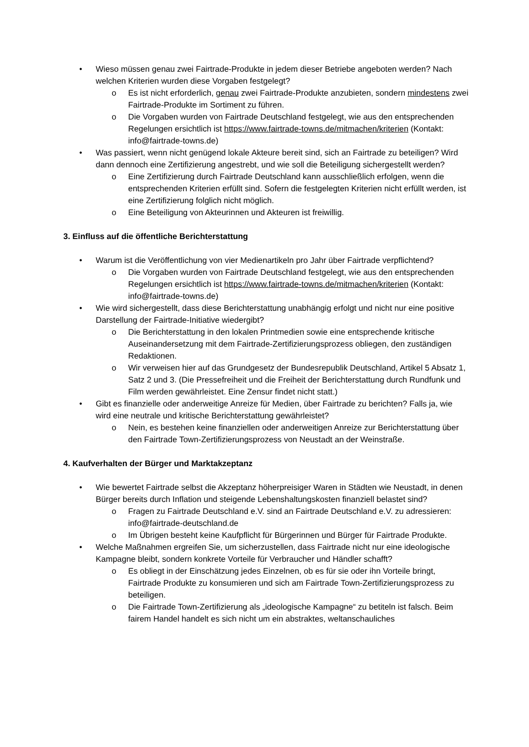• Wieso müssen genau zwei Fairtrade-Produkte in jedem dieser Betriebe angeboten werden? Nach welchen Kriterien wurden diese Vorgaben festgelegt?
o Es ist nicht erforderlich, genau zwei Fairtrade-Produkte anzubieten, sondern mindestens zwei Fairtrade-Produkte im Sortiment zu führen.
o Die Vorgaben wurden von Fairtrade Deutschland festgelegt, wie aus den entsprechenden Regelungen ersichtlich ist https://www.fairtrade-towns.de/mitmachen/kriterien (Kontakt: info@fairtrade-towns.de)
• Was passiert, wenn nicht genügend lokale Akteure bereit sind, sich an Fairtrade zu beteiligen? Wird dann dennoch eine Zertifizierung angestrebt, und wie soll die Beteiligung sichergestellt werden?
o Eine Zertifizierung durch Fairtrade Deutschland kann ausschließlich erfolgen, wenn die entsprechenden Kriterien erfüllt sind. Sofern die festgelegten Kriterien nicht erfüllt werden, ist eine Zertifizierung folglich nicht möglich.
o Eine Beteiligung von Akteurinnen und Akteuren ist freiwillig.
3. Einfluss auf die öffentliche Berichterstattung
• Warum ist die Veröffentlichung von vier Medienartikeln pro Jahr über Fairtrade verpflichtend?
o Die Vorgaben wurden von Fairtrade Deutschland festgelegt, wie aus den entsprechenden Regelungen ersichtlich ist https://www.fairtrade-towns.de/mitmachen/kriterien (Kontakt: info@fairtrade-towns.de)
• Wie wird sichergestellt, dass diese Berichterstattung unabhängig erfolgt und nicht nur eine positive Darstellung der Fairtrade-Initiative wiedergibt?
o Die Berichterstattung in den lokalen Printmedien sowie eine entsprechende kritische Auseinandersetzung mit dem Fairtrade-Zertifizierungsprozess obliegen, den zuständigen Redaktionen.
o Wir verweisen hier auf das Grundgesetz der Bundesrepublik Deutschland, Artikel 5 Absatz 1, Satz 2 und 3. (Die Pressefreiheit und die Freiheit der Berichterstattung durch Rundfunk und Film werden gewährleistet. Eine Zensur findet nicht statt.)
• Gibt es finanzielle oder anderweitige Anreize für Medien, über Fairtrade zu berichten? Falls ja, wie wird eine neutrale und kritische Berichterstattung gewährleistet?
o Nein, es bestehen keine finanziellen oder anderweitigen Anreize zur Berichterstattung über den Fairtrade Town-Zertifizierungsprozess von Neustadt an der Weinstraße.
4. Kaufverhalten der Bürger und Marktakzeptanz
• Wie bewertet Fairtrade selbst die Akzeptanz höherpreisiger Waren in Städten wie Neustadt, in denen Bürger bereits durch Inflation und steigende Lebenshaltungskosten finanziell belastet sind?
o Fragen zu Fairtrade Deutschland e.V. sind an Fairtrade Deutschland e.V. zu adressieren: info@fairtrade-deutschland.de
o Im Übrigen besteht keine Kaufpflicht für Bürgerinnen und Bürger für Fairtrade Produkte.
• Welche Maßnahmen ergreifen Sie, um sicherzustellen, dass Fairtrade nicht nur eine ideologische Kampagne bleibt, sondern konkrete Vorteile für Verbraucher und Händler schafft?
o Es obliegt in der Einschätzung jedes Einzelnen, ob es für sie oder ihn Vorteile bringt, Fairtrade Produkte zu konsumieren und sich am Fairtrade Town-Zertifizierungsprozess zu beteiligen.
o Die Fairtrade Town-Zertifizierung als „ideologische Kampagne“ zu betiteln ist falsch. Beim fairem Handel handelt es sich nicht um ein abstraktes, weltanschauliches